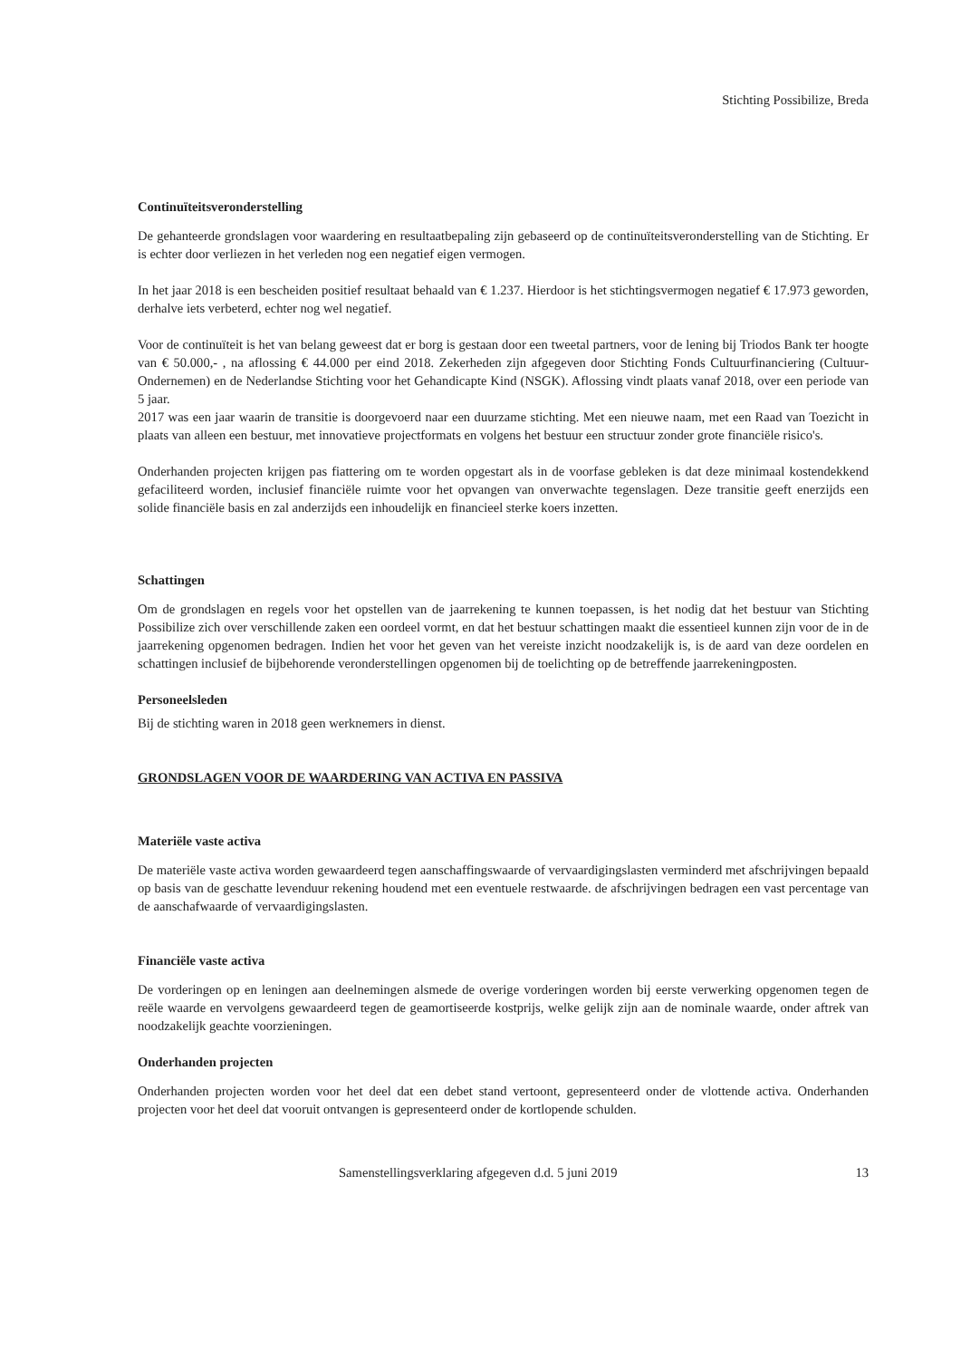Stichting Possibilize, Breda
Continuïteitsveronderstelling
De gehanteerde grondslagen voor waardering en resultaatbepaling zijn gebaseerd op de continuïteitsveronderstelling van de Stichting. Er is echter door verliezen in het verleden nog een negatief eigen vermogen.
In het jaar 2018 is een bescheiden positief resultaat behaald van € 1.237. Hierdoor is het stichtingsvermogen negatief € 17.973 geworden, derhalve iets verbeterd, echter nog wel negatief.
Voor de continuïteit is het van belang geweest dat er borg is gestaan door een tweetal partners, voor de lening bij Triodos Bank ter hoogte van € 50.000,- , na aflossing € 44.000 per eind 2018. Zekerheden zijn afgegeven door Stichting Fonds Cultuurfinanciering (Cultuur-Ondernemen) en de Nederlandse Stichting voor het Gehandicapte Kind (NSGK). Aflossing vindt plaats vanaf 2018, over een periode van 5 jaar.
2017 was een jaar waarin de transitie is doorgevoerd naar een duurzame stichting. Met een nieuwe naam, met een Raad van Toezicht in plaats van alleen een bestuur, met innovatieve projectformats en volgens het bestuur een structuur zonder grote financiële risico's.
Onderhanden projecten krijgen pas fiattering om te worden opgestart als in de voorfase gebleken is dat deze minimaal kostendekkend gefaciliteerd worden, inclusief financiële ruimte voor het opvangen van onverwachte tegenslagen. Deze transitie geeft enerzijds een solide financiële basis en zal anderzijds een inhoudelijk en financieel sterke koers inzetten.
Schattingen
Om de grondslagen en regels voor het opstellen van de jaarrekening te kunnen toepassen, is het nodig dat het bestuur van Stichting Possibilize zich over verschillende zaken een oordeel vormt, en dat het bestuur schattingen maakt die essentieel kunnen zijn voor de in de jaarrekening opgenomen bedragen. Indien het voor het geven van het vereiste inzicht noodzakelijk is, is de aard van deze oordelen en schattingen inclusief de bijbehorende veronderstellingen opgenomen bij de toelichting op de betreffende jaarrekeningposten.
Personeelsleden
Bij de stichting waren in 2018 geen werknemers in dienst.
GRONDSLAGEN VOOR DE WAARDERING VAN ACTIVA EN PASSIVA
Materiële vaste activa
De materiële vaste activa worden gewaardeerd tegen aanschaffingswaarde of vervaardigingslasten verminderd met afschrijvingen bepaald op basis van de geschatte levenduur rekening houdend met een eventuele restwaarde. de afschrijvingen bedragen een vast percentage van de aanschafwaarde of vervaardigingslasten.
Financiële vaste activa
De vorderingen op en leningen aan deelnemingen alsmede de overige vorderingen worden bij eerste verwerking opgenomen tegen de reële waarde en vervolgens gewaardeerd tegen de geamortiseerde kostprijs, welke gelijk zijn aan de nominale waarde, onder aftrek van noodzakelijk geachte voorzieningen.
Onderhanden projecten
Onderhanden projecten worden voor het deel dat een debet stand vertoont, gepresenteerd onder de vlottende activa. Onderhanden projecten voor het deel dat vooruit ontvangen is gepresenteerd onder de kortlopende schulden.
Samenstellingsverklaring afgegeven d.d. 5 juni 2019 13